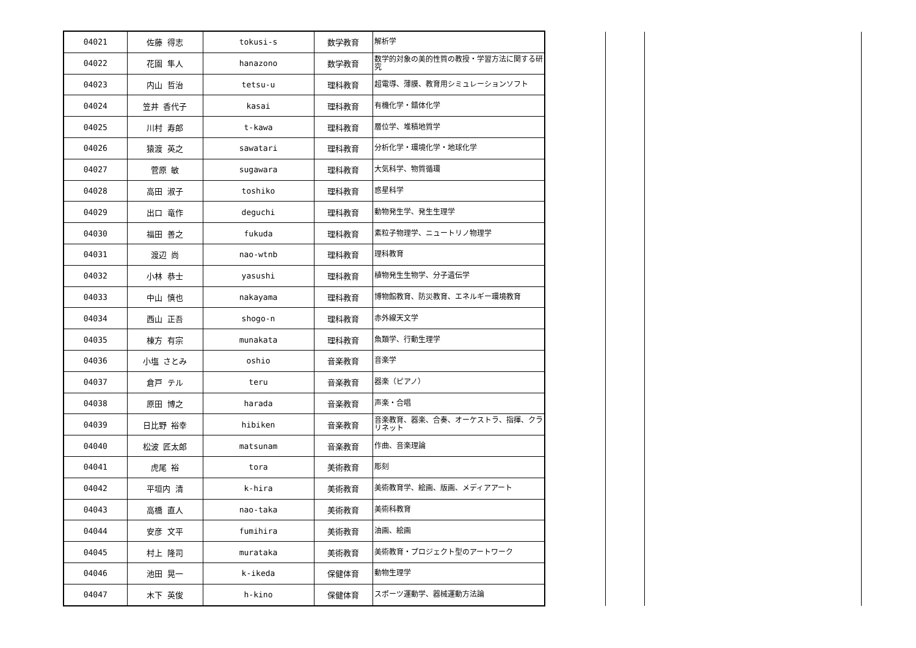| 04021 | 佐藤 得志 | tokusi-s | 数学教育 | 解析学 |
| 04022 | 花園 隼人 | hanazono | 数学教育 | 数学的対象の美的性質の教授・学習方法に関する研究 |
| 04023 | 内山 哲治 | tetsu-u | 理科教育 | 超電導、薄膜、教育用シミュレーションソフト |
| 04024 | 笠井 香代子 | kasai | 理科教育 | 有機化学・錯体化学 |
| 04025 | 川村 寿郎 | t-kawa | 理科教育 | 層位学、堆積地質学 |
| 04026 | 猿渡 英之 | sawatari | 理科教育 | 分析化学・環境化学・地球化学 |
| 04027 | 菅原 敏 | sugawara | 理科教育 | 大気科学、物質循環 |
| 04028 | 高田 淑子 | toshiko | 理科教育 | 惑星科学 |
| 04029 | 出口 竜作 | deguchi | 理科教育 | 動物発生学、発生生理学 |
| 04030 | 福田 善之 | fukuda | 理科教育 | 素粒子物理学、ニュートリノ物理学 |
| 04031 | 渡辺 尚 | nao-wtnb | 理科教育 | 理科教育 |
| 04032 | 小林 恭士 | yasushi | 理科教育 | 植物発生生物学、分子遺伝学 |
| 04033 | 中山 慎也 | nakayama | 理科教育 | 博物館教育、防災教育、エネルギー環境教育 |
| 04034 | 西山 正吾 | shogo-n | 理科教育 | 赤外線天文学 |
| 04035 | 棟方 有宗 | munakata | 理科教育 | 魚類学、行動生理学 |
| 04036 | 小塩 さとみ | oshio | 音楽教育 | 音楽学 |
| 04037 | 倉戸 テル | teru | 音楽教育 | 器楽（ピアノ） |
| 04038 | 原田 博之 | harada | 音楽教育 | 声楽・合唱 |
| 04039 | 日比野 裕幸 | hibiken | 音楽教育 | 音楽教育、器楽、合奏、オーケストラ、指揮、クラリネット |
| 04040 | 松波 匠太郎 | matsunam | 音楽教育 | 作曲、音楽理論 |
| 04041 | 虎尾 裕 | tora | 美術教育 | 彫刻 |
| 04042 | 平垣内 清 | k-hira | 美術教育 | 美術教育学、絵画、版画、メディアアート |
| 04043 | 高橋 直人 | nao-taka | 美術教育 | 美術科教育 |
| 04044 | 安彦 文平 | fumihira | 美術教育 | 油画、絵画 |
| 04045 | 村上 隆司 | murataka | 美術教育 | 美術教育・プロジェクト型のアートワーク |
| 04046 | 池田 晃一 | k-ikeda | 保健体育 | 動物生理学 |
| 04047 | 木下 英俊 | h-kino | 保健体育 | スポーツ運動学、器械運動方法論 |